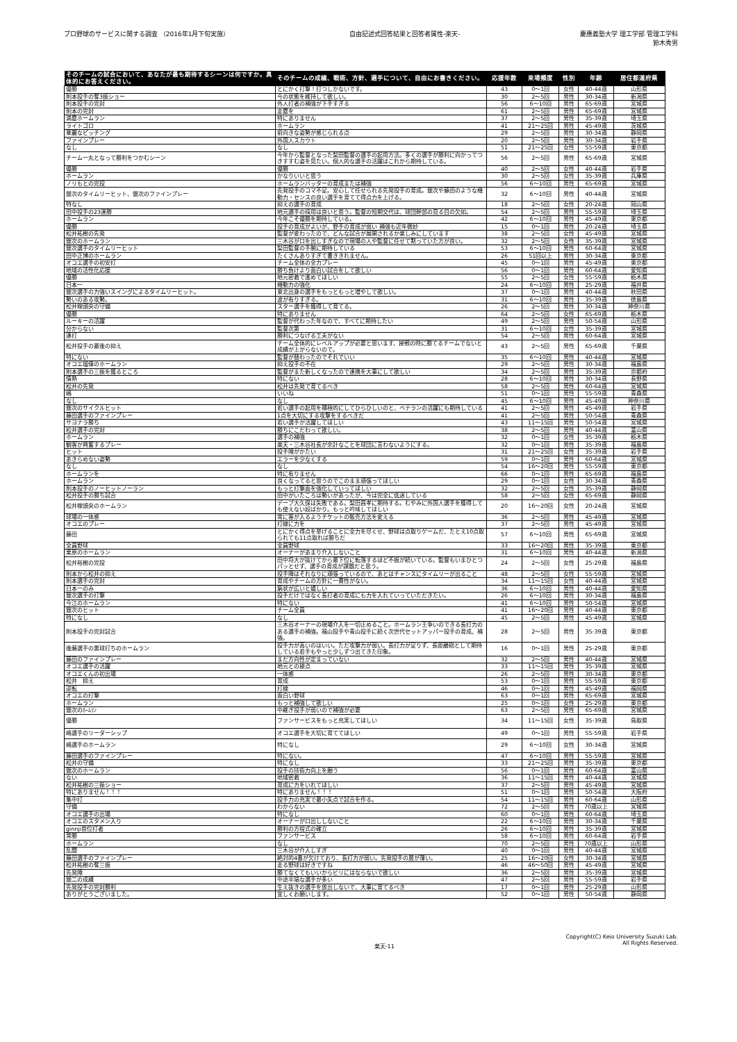プロ野球のサービスに関する調査 （2016年1月下旬実施）
自由記述式回答結果と回答者属性-楽天-
慶應義塾大学 理工学部 管理工学科
鈴木秀男
| そのチームの試合において、あなたが最も期待するシーンは何ですか。具体的にお答えください。 | そのチームの成績、戦術、方針、選手について、自由にお書きください。 | 応援年数 | 来場頻度 | 性別 | 年齢 | 居住都道府県 |
| --- | --- | --- | --- | --- | --- | --- |
| 優勝 | とにかく打撃！打つしかないです。 | 43 | 0～1回 | 女性 | 40-44歳 | 山形県 |
| 則本投手の奪3振ショー | 今の状態を維持して欲しい。 | 30 | 2～5回 | 男性 | 30-34歳 | 新潟県 |
| 則本投手の完封 | 外人打者の補強が下手すぎる | 56 | 6～10回 | 男性 | 65-69歳 | 宮城県 |
| 則本の完封 | 走塁を | 61 | 2～5回 | 男性 | 65-69歳 | 宮城県 |
| 満塁ホームラン | 特にありません | 37 | 2～5回 | 男性 | 35-39歳 | 埼玉県 |
| ライトゴロ | ホームラン | 41 | 21～25回 | 男性 | 45-49歳 | 茨城県 |
| 華麗なピッチング | 前向きな姿勢が感じられる点 | 29 | 2～5回 | 男性 | 30-34歳 | 静岡県 |
| ファインプレー | 外国人スカウト | 20 | 2～5回 | 男性 | 30-34歳 | 岩手県 |
| なし | なし | 51 | 21～25回 | 女性 | 55-59歳 | 東京都 |
| チーム一丸となって勝利をつかむシーン | 今年から監督となった梨田監督の選手の起用方法。多くの選手が勝利に向かってつきすすむ姿を見たい。個人的な選手の活躍はこれから期待している。 | 56 | 2～5回 | 男性 | 65-69歳 | 宮城県 |
| 優勝 | 優勝 | 40 | 2～5回 | 女性 | 40-44歳 | 岩手県 |
| ホームラン | かなりいいと思う | 30 | 2～5回 | 女性 | 35-39歳 | 兵庫県 |
| ノリもとの完投 | ホームランバッターの育成または補強 | 56 | 6～10回 | 男性 | 65-69歳 | 宮城県 |
| 銀次のタイムリーヒット、銀次のファインプレー | 先発投手のコマ不足。安心して任せられる先発投手の育成。銀次や藤田のような機動力・センスの良い選手を育てて得点力を上げる。 | 32 | 6～10回 | 男性 | 40-44歳 | 宮城県 |
| 特なし | 抑えの選手の育成 | 18 | 2～5回 | 女性 | 20-24歳 | 岡山県 |
| 田中投手の23連勝 | 地元選手の採用は良いと思う。監督の短期交代は、球団幹部の見る目の欠如。 | 54 | 2～5回 | 男性 | 55-59歳 | 埼玉県 |
| ホームラン | 今年こそ優勝を期待している。 | 42 | 6～10回 | 男性 | 45-49歳 | 東京都 |
| 優勝 | 投手の育成がよいが、野手の育成が弱い 補強も近年微妙 | 15 | 0～1回 | 男性 | 20-24歳 | 埼玉県 |
| 松井祐樹の先発 | 監督が変わったので、どんな試合が展開されるか楽しみにしています | 38 | 2～5回 | 女性 | 45-49歳 | 宮城県 |
| 銀次のホームラン | 三木谷が口を出しすぎなので現場の人や監督に任せて黙っていた方が良い。 | 32 | 2～5回 | 女性 | 35-39歳 | 宮城県 |
| 銀次選手のタイムリーヒット | 梨田監督の手腕に期待している | 53 | 6～10回 | 男性 | 60-64歳 | 宮城県 |
| 田中正博のホームラン | たくさんありすぎて書ききれません。 | 26 | 51回以上 | 男性 | 30-34歳 | 東京都 |
| オコエ選手の初安打 | チーム全体の全力プレー | 45 | 0～1回 | 男性 | 45-49歳 | 東京都 |
| 地域の活性化応援 | 勝ち負けより面白い試合をして欲しい | 56 | 0～1回 | 男性 | 60-64歳 | 愛知県 |
| 優勝 | 地元密着で進めてほしい | 55 | 2～5回 | 女性 | 55-59歳 | 栃木県 |
| 日本一 | 機動力の強化 | 24 | 6～10回 | 男性 | 25-29歳 | 福井県 |
| 銀次選手の力強いスイングによるタイムリーヒット。 | 東北出身の選手をもっともっと増やして欲しい。 | 37 | 0～1回 | 男性 | 40-44歳 | 秋田県 |
| 勢いのある攻勢。 | 波が有りすぎる。 | 31 | 6～10回 | 男性 | 35-39歳 | 徳島県 |
| 松井稼頭央の守備 | スター選手を獲得して育てる。 | 26 | 2～5回 | 男性 | 30-34歳 | 神奈川県 |
| 優勝 | 特にありません | 64 | 2～5回 | 女性 | 65-69歳 | 栃木県 |
| ルーキーの活躍 | 監督が代わった年なので、すべてに期待したい | 49 | 2～5回 | 男性 | 50-54歳 | 山形県 |
| 分からない | 監督次第 | 31 | 6～10回 | 女性 | 35-39歳 | 宮城県 |
| 連打 | 勝利につなげる工夫がない | 54 | 2～5回 | 男性 | 60-64歳 | 宮城県 |
| 松井投手の最後の抑え | チーム全体的にレベルアップが必要と思います、接戦の時に勝てるチームでないと成績が上がらないので。 | 43 | 2～5回 | 男性 | 65-69歳 | 千葉県 |
| 特にない | 監督が替わったのでそれでいい | 35 | 6～10回 | 男性 | 40-44歳 | 宮城県 |
| オコエ瑠偉のホームラン | 抑え投手の不在 | 29 | 2～5回 | 男性 | 30-34歳 | 福島県 |
| 則本選手の三振を獲るところ | 監督がまた新しくなったので連携を大事にして欲しい | 34 | 2～5回 | 男性 | 35-39歳 | 京都府 |
| 情熱 | 特にない | 28 | 6～10回 | 男性 | 30-34歳 | 長野県 |
| 松井の先発 | 松井は先発で育てるべき | 58 | 2～5回 | 男性 | 60-64歳 | 宮城県 |
| 嶋 | いいね | 51 | 0～1回 | 男性 | 55-59歳 | 青森県 |
| なし | なし | 45 | 6～10回 | 男性 | 45-49歳 | 神奈川県 |
| 銀次のサイクルヒット | 若い選手の起用を積極的にしてひらひしいのと、ベテランの活躍にも期待している | 41 | 2～5回 | 男性 | 45-49歳 | 岩手県 |
| 藤田選手のファインプレー | 1点を大切にする攻撃をするべきだ | 41 | 2～5回 | 男性 | 50-54歳 | 青森県 |
| サヨナラ勝ち | 若い選手が活躍してほしい | 43 | 11～15回 | 男性 | 50-54歳 | 宮城県 |
| 松井選手の完封 | 勝ちにこだわって欲しい。 | 38 | 2～5回 | 男性 | 40-44歳 | 富山県 |
| ホームラン | 選手の補強 | 32 | 0～1回 | 女性 | 35-39歳 | 栃木県 |
| 観客が興奮するプレー | 楽天・三木谷社長が余計なことを球団に言わないようにする。 | 32 | 0～1回 | 男性 | 35-39歳 | 福島県 |
| ヒット | 投手陣がかたい | 31 | 21～25回 | 女性 | 35-39歳 | 岩手県 |
| あきらめない姿勢 | エラーを少なくする | 59 | 0～1回 | 男性 | 60-64歳 | 宮城県 |
| なし | なし | 54 | 16～20回 | 男性 | 55-59歳 | 東京都 |
| ホームランを | 特に有りません | 66 | 0～1回 | 男性 | 65-69歳 | 福島県 |
| ホームラン | 良くなってると思うのでこのまま頑張ってほしい | 29 | 0～1回 | 女性 | 30-34歳 | 青森県 |
| 則本投手のノーヒットノーラン | もっと打撃面を強化していってほしい | 32 | 2～5回 | 女性 | 35-39歳 | 静岡県 |
| 松井投手の勝ち試合 | 田中がいたころは勢いがあったが、今は完全に低迷している | 58 | 2～5回 | 女性 | 65-69歳 | 静岡県 |
| 松井稼頭央のホームラン | デーブ大久保は失敗である。梨田昌孝に期待する。むやみに外国人選手を獲得しても使えない奴ばかり。もっと吟味してほしい | 20 | 16～20回 | 女性 | 20-24歳 | 宮城県 |
| 球場の一体感 | 常に客が入るようチケットの販売方法を変える | 36 | 2～5回 | 男性 | 45-49歳 | 宮城県 |
| オコエのプレー | 打線に力を | 37 | 2～5回 | 男性 | 45-49歳 | 宮城県 |
| 藤田 | とにかく得点を挙げることに全力を尽くせ、野球は点取りゲームだ、たとえ10点取られても11点取れば勝ちだ | 57 | 6～10回 | 男性 | 65-69歳 | 宮城県 |
| 全員野球 | 全員野球 | 33 | 16～20回 | 男性 | 35-39歳 | 東京都 |
| 栗原のホームラン | オーナーがあまり介入しないこと | 31 | 6～10回 | 男性 | 40-44歳 | 新潟県 |
| 松井裕樹の完投 | 田中将大が抜けてから最下位に転落するほど不振が続いている。監督もいまひとつパッとせず、選手の育成が課題だと思う。 | 24 | 2～5回 | 女性 | 25-29歳 | 福島県 |
| 則本から松井の抑え | 投手陣はそれなりに頑張っているので、あとはチャンスにタイムリーが出ること | 48 | 2～5回 | 女性 | 55-59歳 | 宮城県 |
| 則本選手の完封 | 育成やチームの方針に一貫性がない。 | 34 | 11～15回 | 女性 | 40-44歳 | 宮城県 |
| 日本一のみ | 窮状が広いと嬉しい | 36 | 6～10回 | 男性 | 40-44歳 | 愛知県 |
| 銀次選手の打撃 | 投手だけではなく長打者の育成にも力を入れていっていただきたい。 | 26 | 6～10回 | 男性 | 30-34歳 | 福島県 |
| 今江のホームラン | 特にない | 41 | 6～10回 | 男性 | 50-54歳 | 宮城県 |
| 銀次のヒット | チーム全員 | 41 | 16～20回 | 男性 | 40-44歳 | 東京都 |
| 特になし | なし | 45 | 2～5回 | 男性 | 45-49歳 | 宮城県 |
| 則本投手の完封試合 | 三木谷オーナーの現場介入を一切止めること。ホームラン王争いのできる長打力のある選手の補強。福山投手や青山投手に続く次世代セットアッパー投手の育成、補強。 | 28 | 2～5回 | 男性 | 35-39歳 | 東京都 |
| 後藤選手の悪球打ちのホームラン | 投手力が高いのはいい。ただ攻撃力が弱い。長打力が足りず、長距離砲として期待している若手もやっと少しずつ出てきた印象。 | 16 | 0～1回 | 男性 | 25-29歳 | 東京都 |
| 藤田のファインプレー | まだ方向性が定まっていない | 32 | 2～5回 | 男性 | 40-44歳 | 宮城県 |
| オコエ選手の活躍 | 地元との接点 | 33 | 11～15回 | 男性 | 35-39歳 | 宮城県 |
| オコエくんの初出場 | 一体感 | 26 | 2～5回 | 男性 | 30-34歳 | 東京都 |
| 松井 抑え | 育成 | 53 | 0～1回 | 男性 | 55-59歳 | 東京都 |
| 逆転 | 打線 | 46 | 0～1回 | 男性 | 45-49歳 | 福岡県 |
| オコエの打撃 | 面白い野球 | 63 | 0～1回 | 男性 | 65-69歳 | 宮城県 |
| ホームラン | もっと補強して欲しい | 25 | 0～1回 | 女性 | 25-29歳 | 東京都 |
| 銀次のﾎｰﾑﾗﾝ | 中継ぎ投手が弱いので補強が必要 | 63 | 2～5回 | 男性 | 65-69歳 | 宮城県 |
| 優勝 | ファンサービスをもっと充実してほしい | 34 | 11～15回 | 女性 | 35-39歳 | 鳥取県 |
| 嶋選手のリーダーシップ | オコエ選手を大切に育ててほしい | 49 | 0～1回 | 男性 | 55-59歳 | 岩手県 |
| 嶋選手のホームラン | 特になし | 29 | 6～10回 | 女性 | 30-34歳 | 宮城県 |
| 藤田選手のファインプレー | 特にない。 | 47 | 6～10回 | 男性 | 55-59歳 | 宮城県 |
| 松井の守備 | 特になし | 33 | 21～25回 | 男性 | 35-39歳 | 東京都 |
| 銀次のホームラン | 投手の技術力向上を願う | 56 | 0～1回 | 男性 | 60-64歳 | 富山県 |
| ない | 地域密着 | 36 | 11～15回 | 男性 | 40-44歳 | 宮城県 |
| 松井祐樹の三振ショー | 育成に力をいれてほしい | 37 | 2～5回 | 男性 | 45-49歳 | 宮城県 |
| 特にありません！！！ | 特にありません！！！ | 51 | 0～1回 | 男性 | 50-54歳 | 大阪府 |
| 集中打 | 投手力の充実で最小失点で試合を作る。 | 54 | 11～15回 | 男性 | 60-64歳 | 山形県 |
| 守備 | わからない | 72 | 2～5回 | 男性 | 70歳以上 | 宮城県 |
| オコエ選手の出場 | 特になし | 60 | 0～1回 | 男性 | 60-64歳 | 埼玉県 |
| オコエのスタメン入り | オーナーが口出ししないこと | 22 | 6～10回 | 男性 | 30-34歳 | 千葉県 |
| ginnji首位打者 | 勝利の方程式の確立 | 26 | 6～10回 | 男性 | 35-39歳 | 宮城県 |
| 常勝 | ファンサービス | 58 | 6～10回 | 男性 | 60-64歳 | 岩手県 |
| ホームラン | なし | 70 | 2～5回 | 男性 | 70歳以上 | 山形県 |
| 乱闘 | 三木谷が介入しすぎ | 40 | 0～1回 | 男性 | 40-44歳 | 宮城県 |
| 藤田選手のファインプレー | 絶対的4番が欠けており、長打力が弱い。先発投手の層が薄い。 | 25 | 16～20回 | 女性 | 30-34歳 | 宮城県 |
| 松井祐樹の奪三振 | 走る野球は好きですね | 46 | 46～50回 | 男性 | 45-49歳 | 宮城県 |
| 先発陣 | 勝てなくてもいいからビリにはならないで欲しい | 36 | 2～5回 | 男性 | 35-39歳 | 宮城県 |
| 銀二の成績 | 中途半端な選手が多い | 47 | 2～5回 | 男性 | 55-59歳 | 岩手県 |
| 先発投手の完封勝利 | 生え抜きの選手を放出しないで、大事に育てるべき | 17 | 0～1回 | 男性 | 25-29歳 | 山形県 |
| ありがとうございました。 | 宜しくお願いします。 | 52 | 0～1回 | 男性 | 50-54歳 | 静岡県 |
楽天-11
Copyright(C) Keio University Suzuki Lab.
All Rights Reserved.